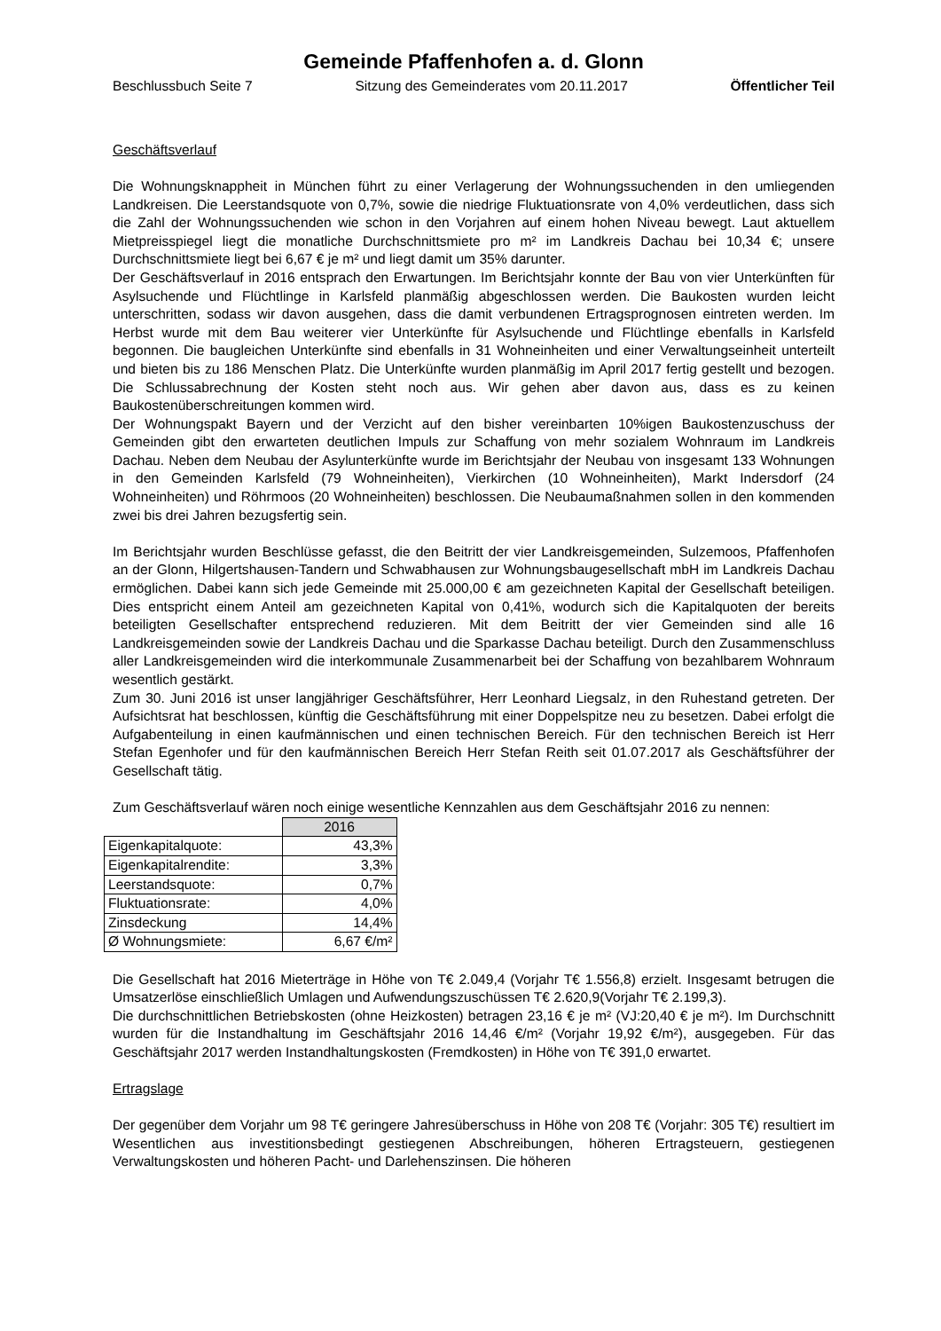Gemeinde Pfaffenhofen a. d. Glonn
Beschlussbuch Seite 7 Sitzung des Gemeinderates vom 20.11.2017 Öffentlicher Teil
Geschäftsverlauf
Die Wohnungsknappheit in München führt zu einer Verlagerung der Wohnungssuchenden in den umliegenden Landkreisen. Die Leerstandsquote von 0,7%, sowie die niedrige Fluktuationsrate von 4,0% verdeutlichen, dass sich die Zahl der Wohnungssuchenden wie schon in den Vorjahren auf einem hohen Niveau bewegt. Laut aktuellem Mietpreisspiegel liegt die monatliche Durchschnittsmiete pro m² im Landkreis Dachau bei 10,34 €; unsere Durchschnittsmiete liegt bei 6,67 € je m² und liegt damit um 35% darunter.
Der Geschäftsverlauf in 2016 entsprach den Erwartungen. Im Berichtsjahr konnte der Bau von vier Unterkünften für Asylsuchende und Flüchtlinge in Karlsfeld planmäßig abgeschlossen werden. Die Baukosten wurden leicht unterschritten, sodass wir davon ausgehen, dass die damit verbundenen Ertragsprognosen eintreten werden. Im Herbst wurde mit dem Bau weiterer vier Unterkünfte für Asylsuchende und Flüchtlinge ebenfalls in Karlsfeld begonnen. Die baugleichen Unterkünfte sind ebenfalls in 31 Wohneinheiten und einer Verwaltungseinheit unterteilt und bieten bis zu 186 Menschen Platz. Die Unterkünfte wurden planmäßig im April 2017 fertig gestellt und bezogen. Die Schlussabrechnung der Kosten steht noch aus. Wir gehen aber davon aus, dass es zu keinen Baukostenüberschreitungen kommen wird.
Der Wohnungspakt Bayern und der Verzicht auf den bisher vereinbarten 10%igen Baukostenzuschuss der Gemeinden gibt den erwarteten deutlichen Impuls zur Schaffung von mehr sozialem Wohnraum im Landkreis Dachau. Neben dem Neubau der Asylunterkünfte wurde im Berichtsjahr der Neubau von insgesamt 133 Wohnungen in den Gemeinden Karlsfeld (79 Wohneinheiten), Vierkirchen (10 Wohneinheiten), Markt Indersdorf (24 Wohneinheiten) und Röhrmoos (20 Wohneinheiten) beschlossen. Die Neubaumaßnahmen sollen in den kommenden zwei bis drei Jahren bezugsfertig sein.
Im Berichtsjahr wurden Beschlüsse gefasst, die den Beitritt der vier Landkreisgemeinden, Sulzemoos, Pfaffenhofen an der Glonn, Hilgertshausen-Tandern und Schwabhausen zur Wohnungsbaugesellschaft mbH im Landkreis Dachau ermöglichen. Dabei kann sich jede Gemeinde mit 25.000,00 € am gezeichneten Kapital der Gesellschaft beteiligen. Dies entspricht einem Anteil am gezeichneten Kapital von 0,41%, wodurch sich die Kapitalquoten der bereits beteiligten Gesellschafter entsprechend reduzieren. Mit dem Beitritt der vier Gemeinden sind alle 16 Landkreisgemeinden sowie der Landkreis Dachau und die Sparkasse Dachau beteiligt. Durch den Zusammenschluss aller Landkreisgemeinden wird die interkommunale Zusammenarbeit bei der Schaffung von bezahlbarem Wohnraum wesentlich gestärkt.
Zum 30. Juni 2016 ist unser langjähriger Geschäftsführer, Herr Leonhard Liegsalz, in den Ruhestand getreten. Der Aufsichtsrat hat beschlossen, künftig die Geschäftsführung mit einer Doppelspitze neu zu besetzen. Dabei erfolgt die Aufgabenteilung in einen kaufmännischen und einen technischen Bereich. Für den technischen Bereich ist Herr Stefan Egenhofer und für den kaufmännischen Bereich Herr Stefan Reith seit 01.07.2017 als Geschäftsführer der Gesellschaft tätig.
Zum Geschäftsverlauf wären noch einige wesentliche Kennzahlen aus dem Geschäftsjahr 2016 zu nennen:
| | 2016 |
| Eigenkapitalquote: | 43,3% |
| Eigenkapitalrendite: | 3,3% |
| Leerstandsquote: | 0,7% |
| Fluktuationsrate: | 4,0% |
| Zinsdeckung | 14,4% |
| Ø Wohnungsmiete: | 6,67 €/m² |
Die Gesellschaft hat 2016 Mieterträge in Höhe von T€ 2.049,4 (Vorjahr T€ 1.556,8) erzielt. Insgesamt betrugen die Umsatzerlöse einschließlich Umlagen und Aufwendungszuschüssen T€ 2.620,9(Vorjahr T€ 2.199,3).
Die durchschnittlichen Betriebskosten (ohne Heizkosten) betragen 23,16 € je m² (VJ:20,40 € je m²). Im Durchschnitt wurden für die Instandhaltung im Geschäftsjahr 2016 14,46 €/m² (Vorjahr 19,92 €/m²), ausgegeben. Für das Geschäftsjahr 2017 werden Instandhaltungskosten (Fremdkosten) in Höhe von T€ 391,0 erwartet.
Ertragslage
Der gegenüber dem Vorjahr um 98 T€ geringere Jahresüberschuss in Höhe von 208 T€ (Vorjahr: 305 T€) resultiert im Wesentlichen aus investitionsbedingt gestiegenen Abschreibungen, höheren Ertragsteuern, gestiegenen Verwaltungskosten und höheren Pacht- und Darlehenszinsen. Die höheren